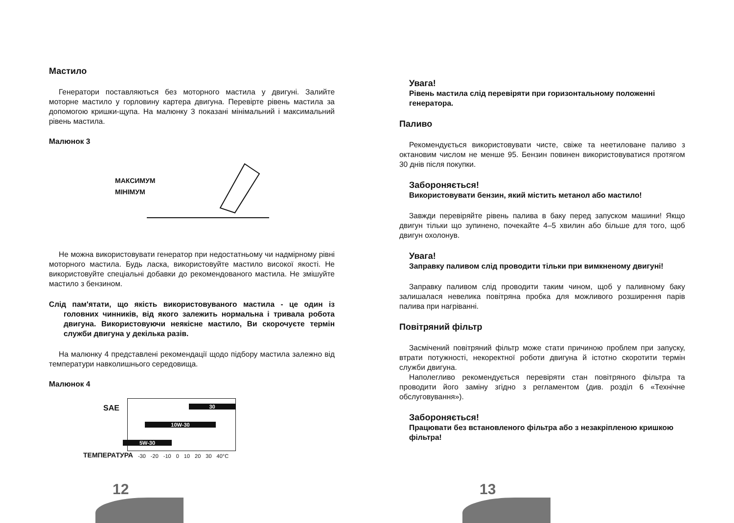Мастило
Генератори поставляються без моторного мастила у двигуні. Залийте моторне мастило у горловину картера двигуна. Перевірте рівень мастила за допомогою кришки-щупа. На малюнку 3 показані мінімальний і максимальний рівень мастила.
Малюнок 3
МАКСИМУМ
МІНІМУМ
Не можна використовувати генератор при недостатньому чи надмірному рівні моторного мастила. Будь ласка, використовуйте мастило високої якості. Не використовуйте спеціальні добавки до рекомендованого мастила. Не змішуйте мастило з бензином.
Слід пам'ятати, що якість використовуваного мастила - це один із головних чинників, від якого залежить нормальна і тривала робота двигуна. Використовуючи неякісне мастило, Ви скорочуєте термін служби двигуна у декілька разів.
На малюнку 4 представлені рекомендації щодо підбору мастила залежно від температури навколишнього середовища.
Малюнок 4
SAE
30
10W-30
5W-30
ТЕМПЕРАТУРА -30 -20 -10 0 10 20 30 40°C
12
Увага!
Рівень мастила слід перевіряти при горизонтальному положенні генератора.
Паливо
Рекомендується використовувати чисте, свіже та неетиловане паливо з октановим числом не менше 95. Бензин повинен використовуватися протягом 30 днів після покупки.
Забороняється!
Використовувати бензин, який містить метанол або мастило!
Завжди перевіряйте рівень палива в баку перед запуском машини! Якщо двигун тільки що зупинено, почекайте 4–5 хвилин або більше для того, щоб двигун охолонув.
Увага!
Заправку паливом слід проводити тільки при вимкненому двигуні!
Заправку паливом слід проводити таким чином, щоб у паливному баку залишалася невелика повітряна пробка для можливого розширення парів палива при нагріванні.
Повітряний фільтр
Засмічений повітряний фільтр може стати причиною проблем при запуску, втрати потужності, некоректної роботи двигуна й істотно скоротити термін служби двигуна.
Наполегливо рекомендується перевіряти стан повітряного фільтра та проводити його заміну згідно з регламентом (див. розділ 6 «Технічне обслуговування»).
Забороняється!
Працювати без встановленого фільтра або з незакріпленою кришкою фільтра!
13